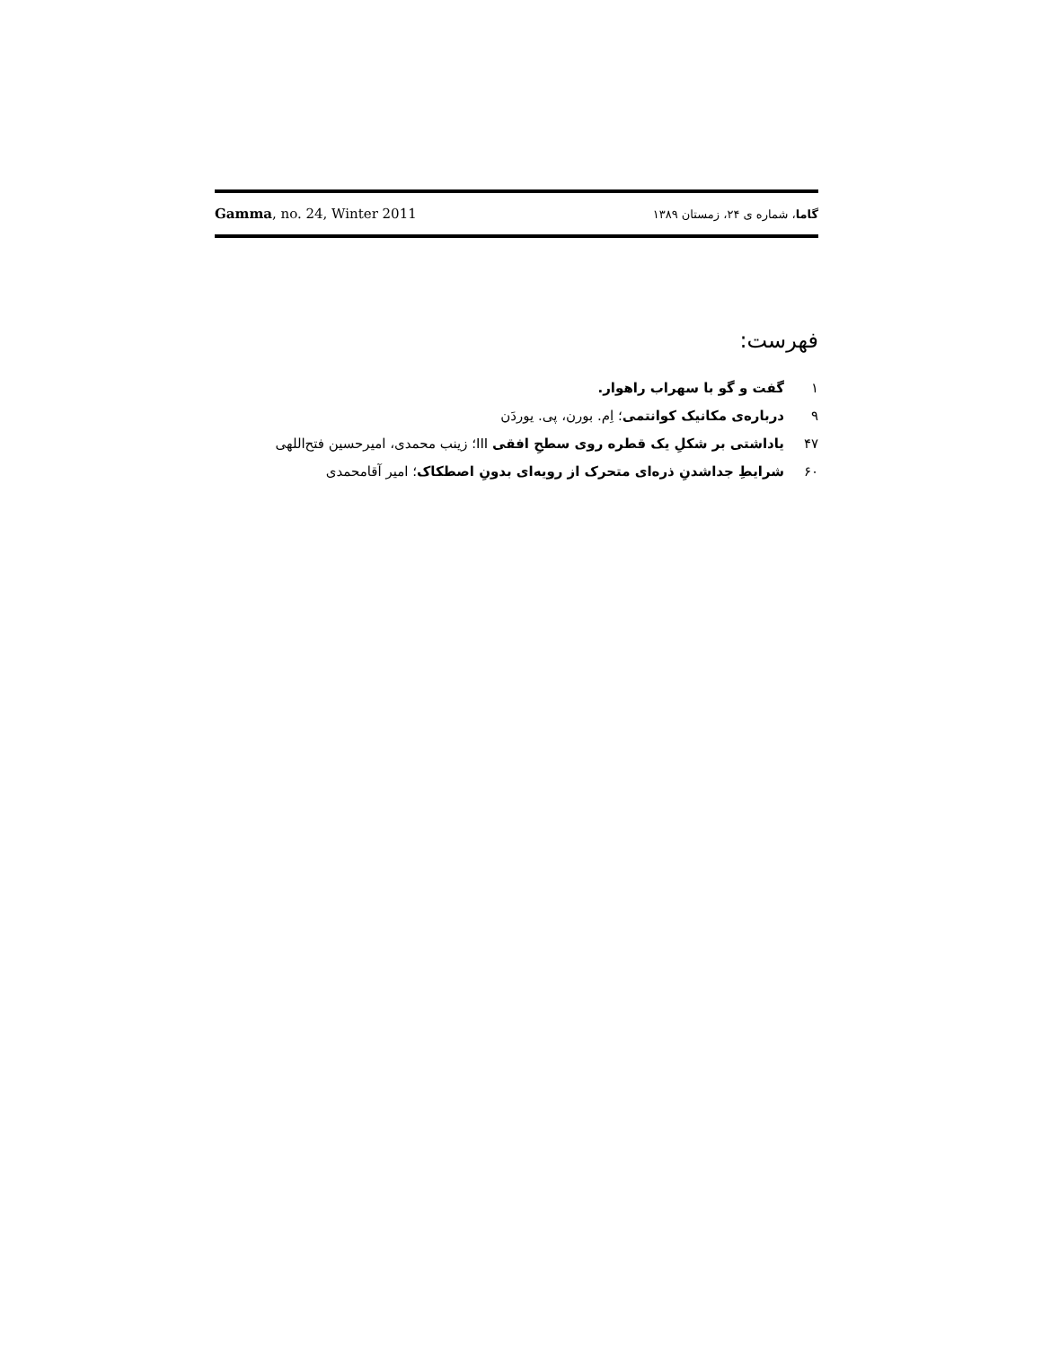Gamma, no. 24, Winter 2011 گاما، شماره ی ۲۴، زمستان ۱۳۸۹
فهرست:
۱ گفت و گو با سهراب راهوار.
۹ درباره‌ی مکانیک کوانتمی؛ اِم. بورن، پی. یوردَن
۴۷ یاداشتی بر شکلِ یک قطره روی سطحِ افقی III؛ زینب محمدی، امیرحسین فتح‌اللهی
۶۰ شرایطِ جداشدنِ ذره‌ای متحرک از رویه‌ای بدونِ اصطکاک؛ امیر آقامحمدی